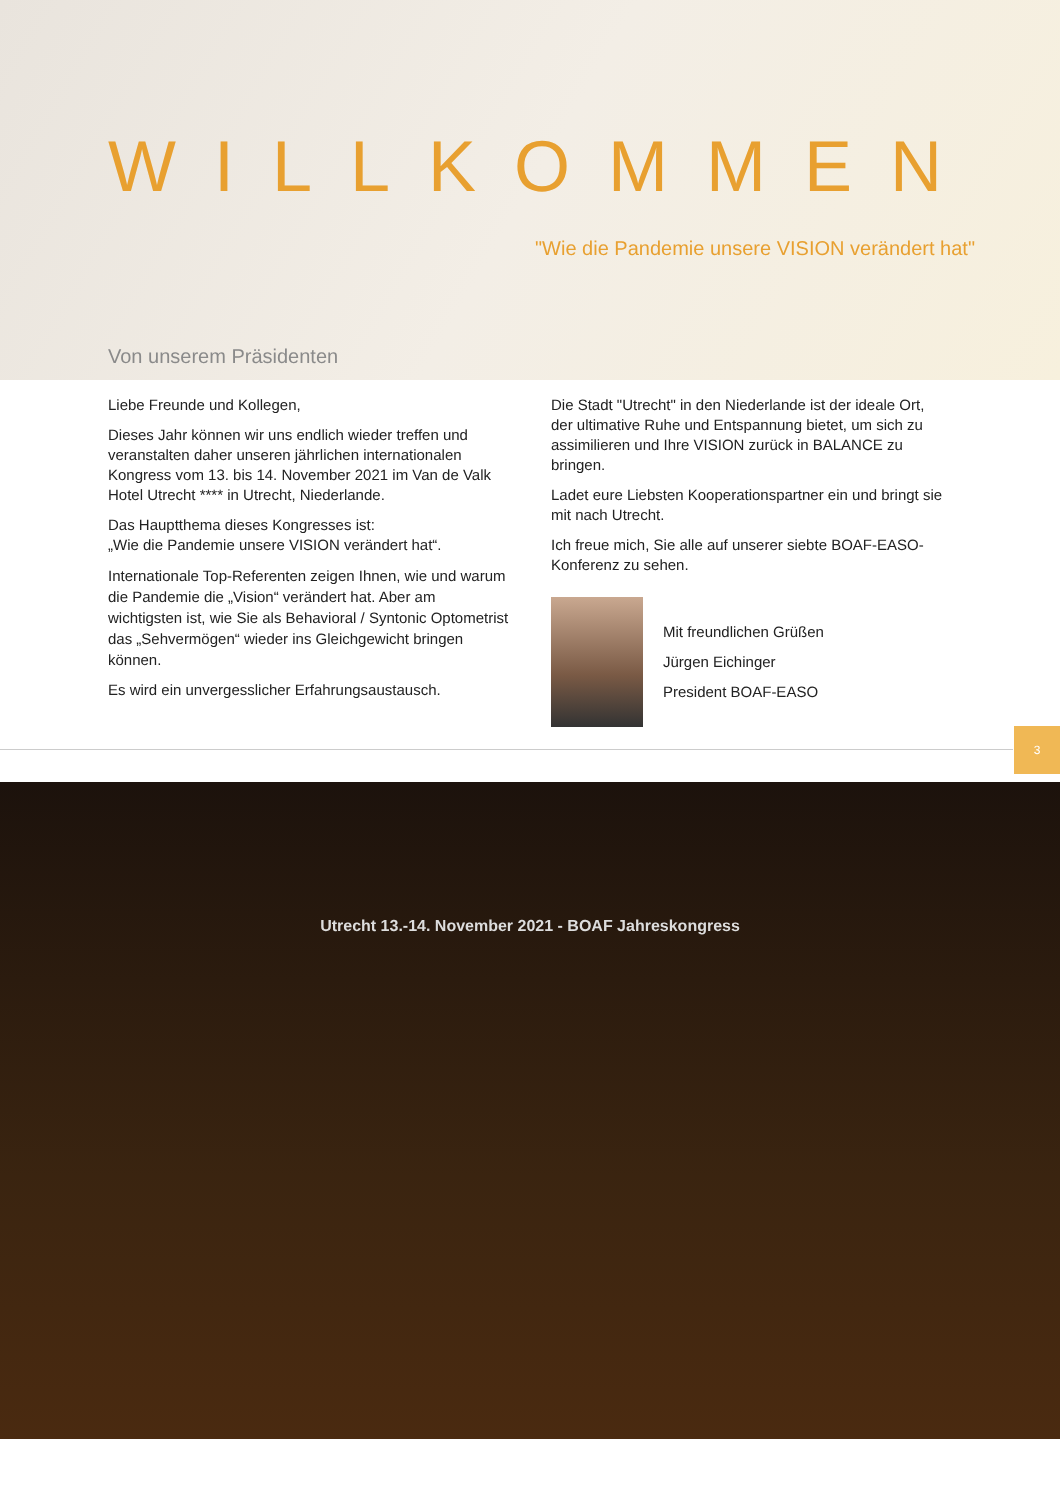WILLKOMMEN
"Wie die Pandemie unsere VISION verändert hat"
Von unserem Präsidenten
Liebe Freunde und Kollegen,
Dieses Jahr können wir uns endlich wieder treffen und veranstalten daher unseren jährlichen internationalen Kongress vom 13. bis 14. November 2021 im Van de Valk Hotel Utrecht **** in Utrecht, Niederlande.
Das Hauptthema dieses Kongresses ist:
„Wie die Pandemie unsere VISION verändert hat“.
Internationale Top-Referenten zeigen Ihnen, wie und warum die Pandemie die „Vision“ verändert hat. Aber am wichtigsten ist, wie Sie als Behavioral / Syntonic Optometrist das „Sehvermögen“ wieder ins Gleichgewicht bringen können.
Es wird ein unvergesslicher Erfahrungsaustausch.
Die Stadt "Utrecht" in den Niederlande ist der ideale Ort, der ultimative Ruhe und Entspannung bietet, um sich zu assimilieren und Ihre VISION zurück in BALANCE zu bringen.
Ladet eure Liebsten Kooperationspartner ein und bringt sie mit nach Utrecht.
Ich freue mich, Sie alle auf unserer siebte BOAF-EASO-Konferenz zu sehen.
Mit freundlichen Grüßen
Jürgen Eichinger
President BOAF-EASO
3
Utrecht 13.-14. November 2021 - BOAF Jahreskongress